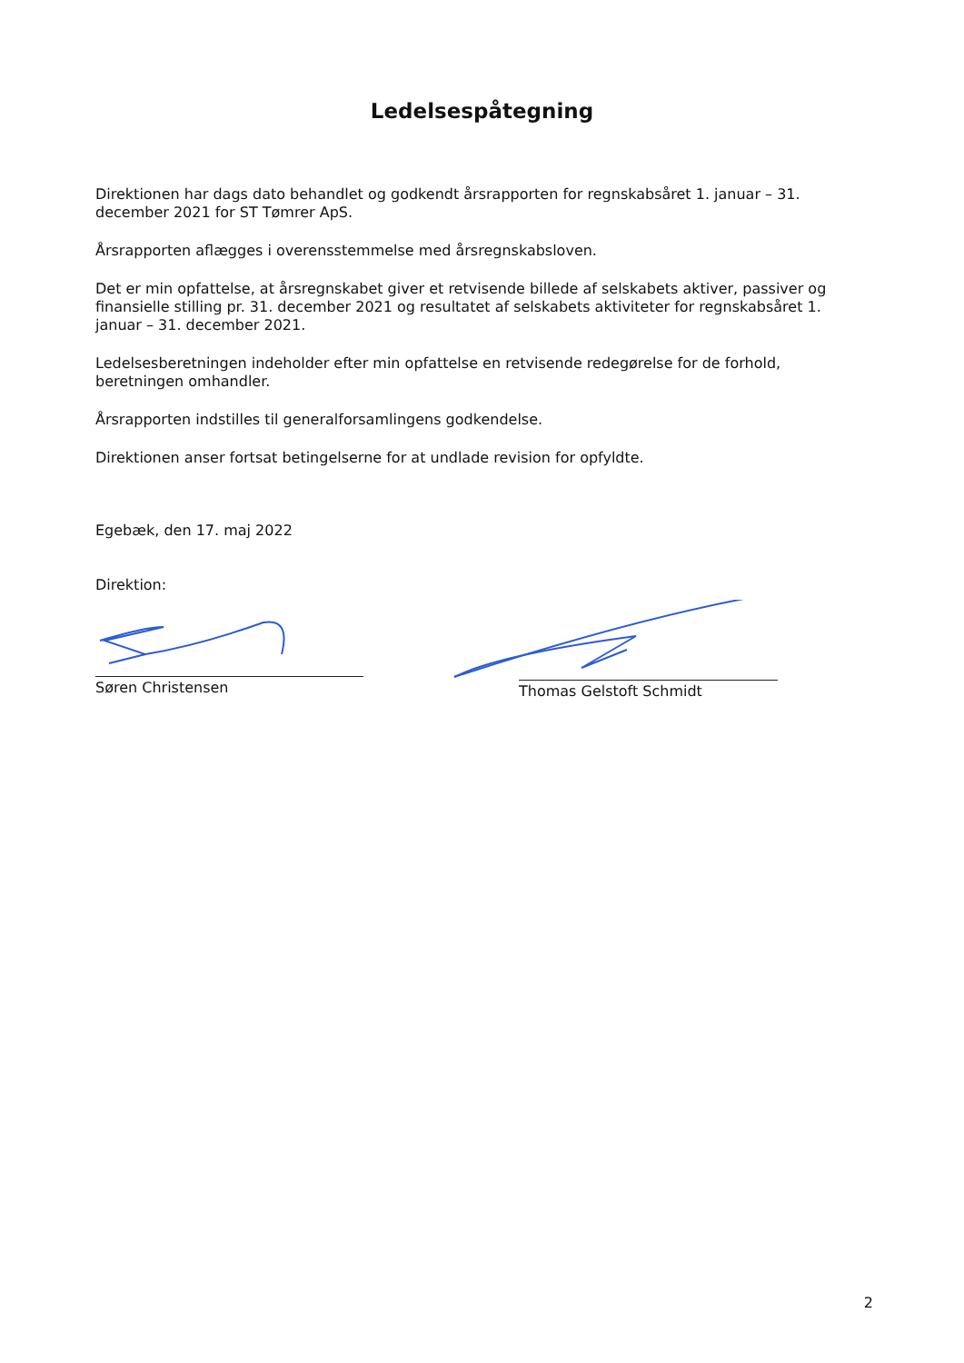Ledelsespåtegning
Direktionen har dags dato behandlet og godkendt årsrapporten for regnskabsåret 1. januar – 31. december 2021 for ST Tømrer ApS.
Årsrapporten aflægges i overensstemmelse med årsregnskabsloven.
Det er min opfattelse, at årsregnskabet giver et retvisende billede af selskabets aktiver, passiver og finansielle stilling pr. 31. december 2021 og resultatet af selskabets aktiviteter for regnskabsåret 1. januar – 31. december 2021.
Ledelsesberetningen indeholder efter min opfattelse en retvisende redegørelse for de forhold, beretningen omhandler.
Årsrapporten indstilles til generalforsamlingens godkendelse.
Direktionen anser fortsat betingelserne for at undlade revision for opfyldte.
Egebæk, den 17. maj 2022
Direktion:
Søren Christensen
Thomas Gelstoft Schmidt
2